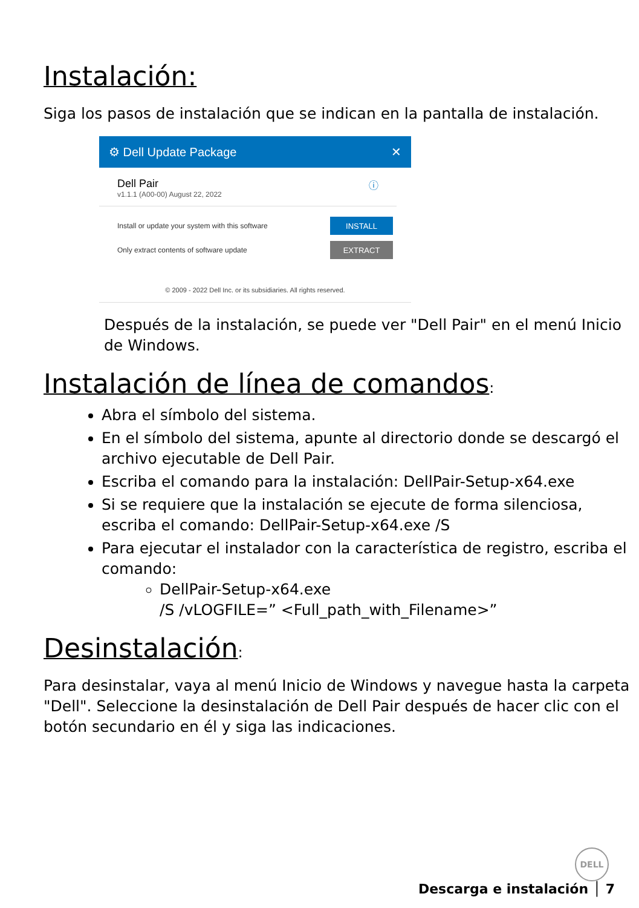Instalación:
Siga los pasos de instalación que se indican en la pantalla de instalación.
⚙ Dell Update Package ✕
Dell Pair
v1.1.1 (A00-00) August 22, 2022
ⓘ
Install or update your system with this software INSTALL
Only extract contents of software update EXTRACT
© 2009 - 2022 Dell Inc. or its subsidiaries. All rights reserved.
Después de la instalación, se puede ver "Dell Pair" en el menú Inicio de Windows.
Instalación de línea de comandos:
Abra el símbolo del sistema.
En el símbolo del sistema, apunte al directorio donde se descargó el archivo ejecutable de Dell Pair.
Escriba el comando para la instalación: DellPair-Setup-x64.exe
Si se requiere que la instalación se ejecute de forma silenciosa, escriba el comando: DellPair-Setup-x64.exe /S
Para ejecutar el instalador con la característica de registro, escriba el comando:
DellPair-Setup-x64.exe
/S /vLOGFILE=” <Full_path_with_Filename>”
Desinstalación:
Para desinstalar, vaya al menú Inicio de Windows y navegue hasta la carpeta "Dell". Seleccione la desinstalación de Dell Pair después de hacer clic con el botón secundario en él y siga las indicaciones.
DELL
Descarga e instalación │ 7